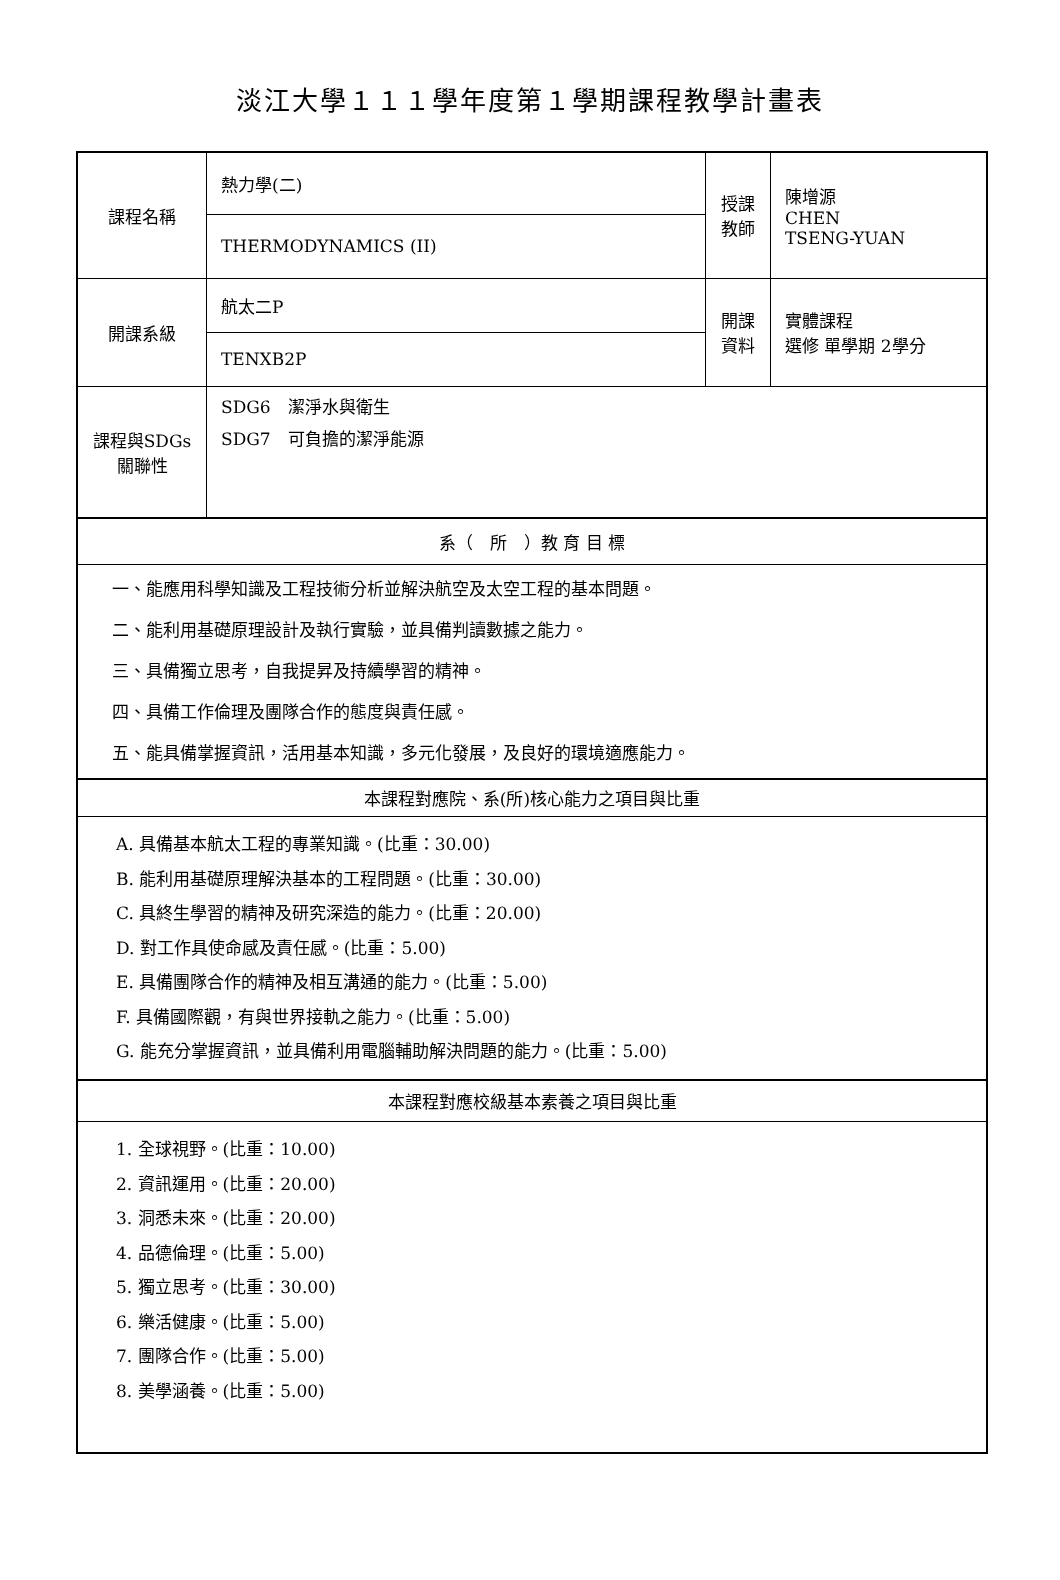淡江大學１１１學年度第１學期課程教學計畫表
| 課程名稱 | 熱力學(二) | 授課 教師 | 陳增源 CHEN TSENG-YUAN |
| | THERMODYNAMICS (II) | | |
| 開課系級 | 航太二P | 開課 資料 | 實體課程 選修 單學期 2學分 |
| | TENXB2P | | |
| 課程與SDGs 關聯性 | SDG6 潔淨水與衛生 SDG7 可負擔的潔淨能源 | | |
| 系（ 所 ）教 育 目 標 | | | |
| 一、能應用科學知識及工程技術分析並解決航空及太空工程的基本問題。 二、能利用基礎原理設計及執行實驗，並具備判讀數據之能力。 三、具備獨立思考，自我提昇及持續學習的精神。 四、具備工作倫理及團隊合作的態度與責任感。 五、能具備掌握資訊，活用基本知識，多元化發展，及良好的環境適應能力。 | | | |
| 本課程對應院、系(所)核心能力之項目與比重 | | | |
| A. 具備基本航太工程的專業知識。(比重：30.00) B. 能利用基礎原理解決基本的工程問題。(比重：30.00) C. 具終生學習的精神及研究深造的能力。(比重：20.00) D. 對工作具使命感及責任感。(比重：5.00) E. 具備團隊合作的精神及相互溝通的能力。(比重：5.00) F. 具備國際觀，有與世界接軌之能力。(比重：5.00) G. 能充分掌握資訊，並具備利用電腦輔助解決問題的能力。(比重：5.00) | | | |
| 本課程對應校級基本素養之項目與比重 | | | |
| 1. 全球視野。(比重：10.00) 2. 資訊運用。(比重：20.00) 3. 洞悉未來。(比重：20.00) 4. 品德倫理。(比重：5.00) 5. 獨立思考。(比重：30.00) 6. 樂活健康。(比重：5.00) 7. 團隊合作。(比重：5.00) 8. 美學涵養。(比重：5.00) | | | |